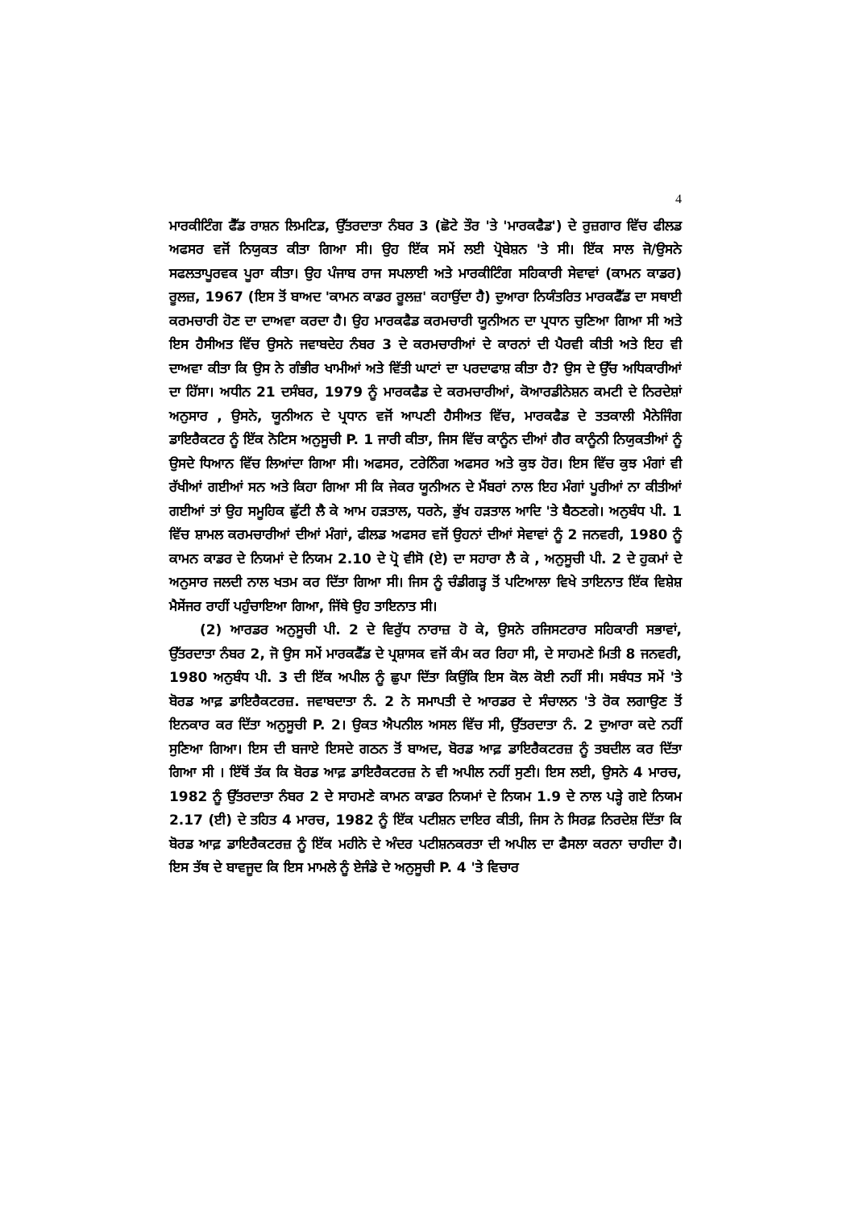4
ਮਾਰਕੀਟਿੰਗ ਫੈੱਡ ਰਾਸ਼ਨ ਲਿਮਟਿਡ, ਉੱਤਰਦਾਤਾ ਨੰਬਰ 3 (ਛੋਟੇ ਤੌਰ 'ਤੇ 'ਮਾਰਕਫੈਡ') ਦੇ ਰੁਜ਼ਗਾਰ ਵਿੱਚ ਫੀਲਡ ਅਫਸਰ ਵਜੋਂ ਨਿਯੁਕਤ ਕੀਤਾ ਗਿਆ ਸੀ। ਉਹ ਇੱਕ ਸਮੇਂ ਲਈ ਪ੍ਰੋਬੇਸ਼ਨ 'ਤੇ ਸੀ। ਇੱਕ ਸਾਲ ਜੋ/ਉਸਨੇ ਸਫਲਤਾਪੂਰਵਕ ਪੂਰਾ ਕੀਤਾ। ਉਹ ਪੰਜਾਬ ਰਾਜ ਸਪਲਾਈ ਅਤੇ ਮਾਰਕੀਟਿੰਗ ਸਹਿਕਾਰੀ ਸੇਵਾਵਾਂ (ਕਾਮਨ ਕਾਡਰ) ਰੂਲਜ਼, 1967 (ਇਸ ਤੋਂ ਬਾਅਦ 'ਕਾਮਨ ਕਾਡਰ ਰੂਲਜ਼' ਕਹਾਉਂਦਾ ਹੈ) ਦੁਆਰਾ ਨਿਯੰਤਰਿਤ ਮਾਰਕਫੈੱਡ ਦਾ ਸਥਾਈ ਕਰਮਚਾਰੀ ਹੋਣ ਦਾ ਦਾਅਵਾ ਕਰਦਾ ਹੈ। ਉਹ ਮਾਰਕਫੈਡ ਕਰਮਚਾਰੀ ਯੂਨੀਅਨ ਦਾ ਪ੍ਰਧਾਨ ਚੁਣਿਆ ਗਿਆ ਸੀ ਅਤੇ ਇਸ ਹੈਸੀਅਤ ਵਿੱਚ ਉਸਨੇ ਜਵਾਬਦੇਹ ਨੰਬਰ 3 ਦੇ ਕਰਮਚਾਰੀਆਂ ਦੇ ਕਾਰਨਾਂ ਦੀ ਪੈਰਵੀ ਕੀਤੀ ਅਤੇ ਇਹ ਵੀ ਦਾਅਵਾ ਕੀਤਾ ਕਿ ਉਸ ਨੇ ਗੰਭੀਰ ਖਾਮੀਆਂ ਅਤੇ ਵਿੱਤੀ ਘਾਟਾਂ ਦਾ ਪਰਦਾਫਾਸ਼ ਕੀਤਾ ਹੈ? ਉਸ ਦੇ ਉੱਚ ਅਧਿਕਾਰੀਆਂ ਦਾ ਹਿੱਸਾ। ਅਧੀਨ 21 ਦਸੰਬਰ, 1979 ਨੂੰ ਮਾਰਕਫੈਡ ਦੇ ਕਰਮਚਾਰੀਆਂ, ਕੋਆਰਡੀਨੇਸ਼ਨ ਕਮਟੀ ਦੇ ਨਿਰਦੇਸ਼ਾਂ ਅਨੁਸਾਰ , ਉਸਨੇ, ਯੂਨੀਅਨ ਦੇ ਪ੍ਰਧਾਨ ਵਜੋਂ ਆਪਣੀ ਹੈਸੀਅਤ ਵਿੱਚ, ਮਾਰਕਫੈਡ ਦੇ ਤਤਕਾਲੀ ਮੈਨੇਜਿੰਗ ਡਾਇਰੈਕਟਰ ਨੂੰ ਇੱਕ ਨੋਟਿਸ ਅਨੁਸੂਚੀ P. 1 ਜਾਰੀ ਕੀਤਾ, ਜਿਸ ਵਿੱਚ ਕਾਨੂੰਨ ਦੀਆਂ ਗੈਰ ਕਾਨੂੰਨੀ ਨਿਯੁਕਤੀਆਂ ਨੂੰ ਉਸਦੇ ਧਿਆਨ ਵਿੱਚ ਲਿਆਂਦਾ ਗਿਆ ਸੀ। ਅਫਸਰ, ਟਰੇਨਿੰਗ ਅਫਸਰ ਅਤੇ ਕੁਝ ਹੋਰ। ਇਸ ਵਿੱਚ ਕੁਝ ਮੰਗਾਂ ਵੀ ਰੱਖੀਆਂ ਗਈਆਂ ਸਨ ਅਤੇ ਕਿਹਾ ਗਿਆ ਸੀ ਕਿ ਜੇਕਰ ਯੂਨੀਅਨ ਦੇ ਮੈਂਬਰਾਂ ਨਾਲ ਇਹ ਮੰਗਾਂ ਪੂਰੀਆਂ ਨਾ ਕੀਤੀਆਂ ਗਈਆਂ ਤਾਂ ਉਹ ਸਮੂਹਿਕ ਛੁੱਟੀ ਲੈ ਕੇ ਆਮ ਹੜਤਾਲ, ਧਰਨੇ, ਭੁੱਖ ਹੜਤਾਲ ਆਦਿ 'ਤੇ ਬੈਠਣਗੇ। ਅਨੁਬੰਧ ਪੀ. 1 ਵਿੱਚ ਸ਼ਾਮਲ ਕਰਮਚਾਰੀਆਂ ਦੀਆਂ ਮੰਗਾਂ, ਫੀਲਡ ਅਫਸਰ ਵਜੋਂ ਉਹਨਾਂ ਦੀਆਂ ਸੇਵਾਵਾਂ ਨੂੰ 2 ਜਨਵਰੀ, 1980 ਨੂੰ ਕਾਮਨ ਕਾਡਰ ਦੇ ਨਿਯਮਾਂ ਦੇ ਨਿਯਮ 2.10 ਦੇ ਪ੍ਰੋ ਵੀਸੋ (ਏ) ਦਾ ਸਹਾਰਾ ਲੈ ਕੇ , ਅਨੁਸੂਚੀ ਪੀ. 2 ਦੇ ਹੁਕਮਾਂ ਦੇ ਅਨੁਸਾਰ ਜਲਦੀ ਨਾਲ ਖਤਮ ਕਰ ਦਿੱਤਾ ਗਿਆ ਸੀ। ਜਿਸ ਨੂੰ ਚੰਡੀਗੜ੍ਹ ਤੋਂ ਪਟਿਆਲਾ ਵਿਖੇ ਤਾਇਨਾਤ ਇੱਕ ਵਿਸ਼ੇਸ਼ ਮੈਸੇਂਜਰ ਰਾਹੀਂ ਪਹੁੰਚਾਇਆ ਗਿਆ, ਜਿੱਥੇ ਉਹ ਤਾਇਨਾਤ ਸੀ।
(2) ਆਰਡਰ ਅਨੁਸੂਚੀ ਪੀ. 2 ਦੇ ਵਿਰੁੱਧ ਨਾਰਾਜ਼ ਹੋ ਕੇ, ਉਸਨੇ ਰਜਿਸਟਰਾਰ ਸਹਿਕਾਰੀ ਸਭਾਵਾਂ, ਉੱਤਰਦਾਤਾ ਨੰਬਰ 2, ਜੋ ਉਸ ਸਮੇਂ ਮਾਰਕਫੈੱਡ ਦੇ ਪ੍ਰਸ਼ਾਸਕ ਵਜੋਂ ਕੰਮ ਕਰ ਰਿਹਾ ਸੀ, ਦੇ ਸਾਹਮਣੇ ਮਿਤੀ 8 ਜਨਵਰੀ, 1980 ਅਨੁਬੰਧ ਪੀ. 3 ਦੀ ਇੱਕ ਅਪੀਲ ਨੂੰ ਛੁਪਾ ਦਿੱਤਾ ਕਿਉਂਕਿ ਇਸ ਕੋਲ ਕੋਈ ਨਹੀਂ ਸੀ। ਸਬੰਧਤ ਸਮੇਂ 'ਤੇ ਬੋਰਡ ਆਫ਼ ਡਾਇਰੈਕਟਰਜ਼. ਜਵਾਬਦਾਤਾ ਨੰ. 2 ਨੇ ਸਮਾਪਤੀ ਦੇ ਆਰਡਰ ਦੇ ਸੰਚਾਲਨ 'ਤੇ ਰੋਕ ਲਗਾਉਣ ਤੋਂ ਇਨਕਾਰ ਕਰ ਦਿੱਤਾ ਅਨੁਸੂਚੀ P. 2। ਉਕਤ ਐਪਨੀਲ ਅਸਲ ਵਿੱਚ ਸੀ, ਉੱਤਰਦਾਤਾ ਨੰ. 2 ਦੁਆਰਾ ਕਦੇ ਨਹੀਂ ਸੁਣਿਆ ਗਿਆ। ਇਸ ਦੀ ਬਜਾਏ ਇਸਦੇ ਗਠਨ ਤੋਂ ਬਾਅਦ, ਬੋਰਡ ਆਫ਼ ਡਾਇਰੈਕਟਰਜ਼ ਨੂੰ ਤਬਦੀਲ ਕਰ ਦਿੱਤਾ ਗਿਆ ਸੀ । ਇੱਥੋਂ ਤੱਕ ਕਿ ਬੋਰਡ ਆਫ਼ ਡਾਇਰੈਕਟਰਜ਼ ਨੇ ਵੀ ਅਪੀਲ ਨਹੀਂ ਸੁਣੀ। ਇਸ ਲਈ, ਉਸਨੇ 4 ਮਾਰਚ, 1982 ਨੂੰ ਉੱਤਰਦਾਤਾ ਨੰਬਰ 2 ਦੇ ਸਾਹਮਣੇ ਕਾਮਨ ਕਾਡਰ ਨਿਯਮਾਂ ਦੇ ਨਿਯਮ 1.9 ਦੇ ਨਾਲ ਪੜ੍ਹੇ ਗਏ ਨਿਯਮ 2.17 (ਈ) ਦੇ ਤਹਿਤ 4 ਮਾਰਚ, 1982 ਨੂੰ ਇੱਕ ਪਟੀਸ਼ਨ ਦਾਇਰ ਕੀਤੀ, ਜਿਸ ਨੇ ਸਿਰਫ਼ ਨਿਰਦੇਸ਼ ਦਿੱਤਾ ਕਿ ਬੋਰਡ ਆਫ਼ ਡਾਇਰੈਕਟਰਜ਼ ਨੂੰ ਇੱਕ ਮਹੀਨੇ ਦੇ ਅੰਦਰ ਪਟੀਸ਼ਨਕਰਤਾ ਦੀ ਅਪੀਲ ਦਾ ਫੈਸਲਾ ਕਰਨਾ ਚਾਹੀਦਾ ਹੈ। ਇਸ ਤੱਥ ਦੇ ਬਾਵਜੂਦ ਕਿ ਇਸ ਮਾਮਲੇ ਨੂੰ ਏਜੰਡੇ ਦੇ ਅਨੁਸੂਚੀ P. 4 'ਤੇ ਵਿਚਾਰ